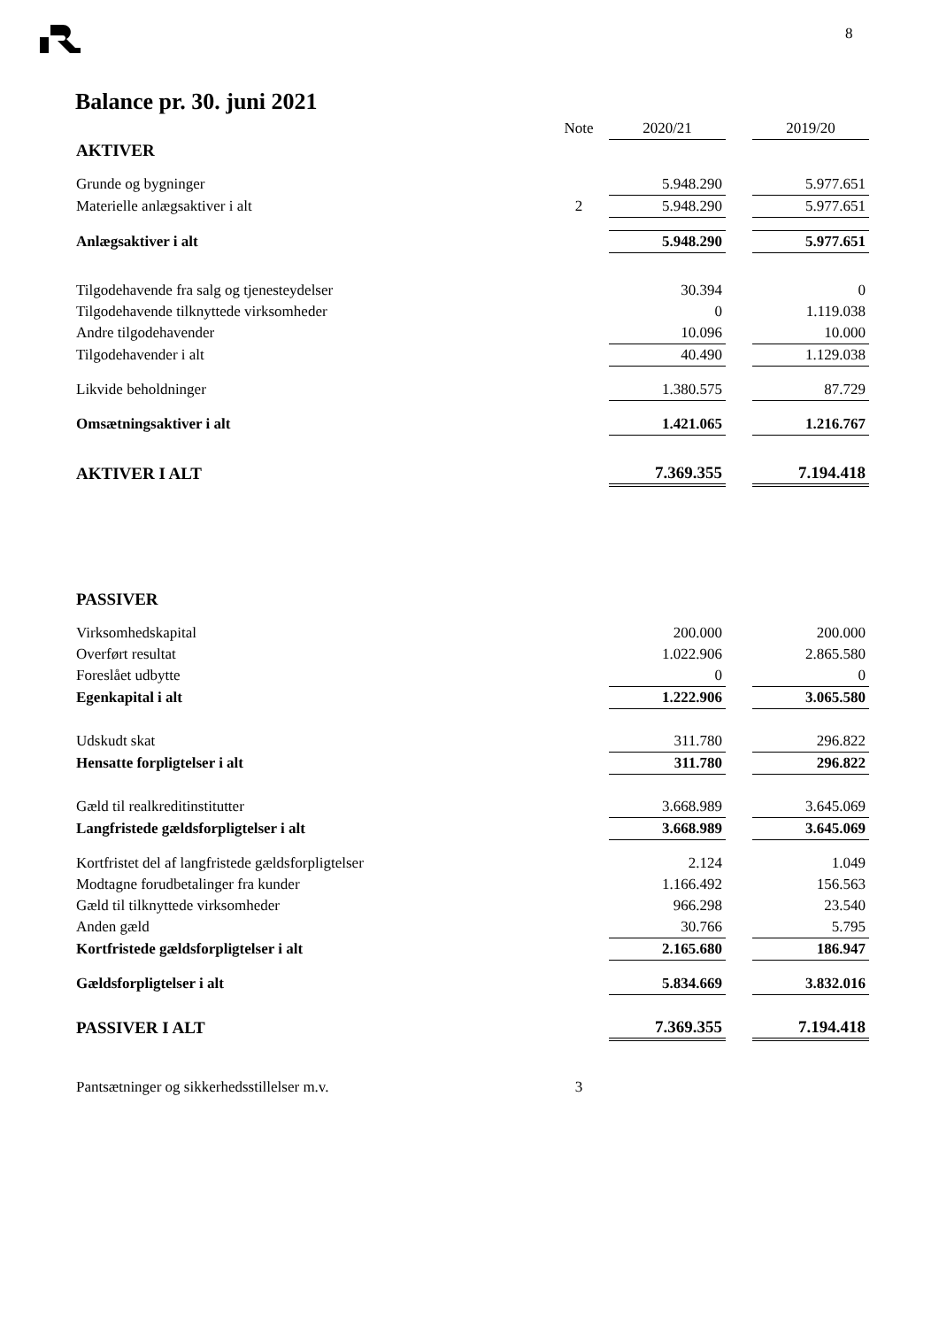8
Balance pr. 30. juni 2021
| | Note | 2020/21 | | 2019/20 |
| AKTIVER | | | | |
| Grunde og bygninger | | 5.948.290 | | 5.977.651 |
| Materielle anlægsaktiver i alt | 2 | 5.948.290 | | 5.977.651 |
| Anlægsaktiver i alt | | 5.948.290 | | 5.977.651 |
| Tilgodehavende fra salg og tjenesteydelser | | 30.394 | | 0 |
| Tilgodehavende tilknyttede virksomheder | | 0 | | 1.119.038 |
| Andre tilgodehavender | | 10.096 | | 10.000 |
| Tilgodehavender i alt | | 40.490 | | 1.129.038 |
| Likvide beholdninger | | 1.380.575 | | 87.729 |
| Omsætningsaktiver i alt | | 1.421.065 | | 1.216.767 |
| AKTIVER I ALT | | 7.369.355 | | 7.194.418 |
| PASSIVER | | | | |
| Virksomhedskapital | | 200.000 | | 200.000 |
| Overført resultat | | 1.022.906 | | 2.865.580 |
| Foreslået udbytte | | 0 | | 0 |
| Egenkapital i alt | | 1.222.906 | | 3.065.580 |
| Udskudt skat | | 311.780 | | 296.822 |
| Hensatte forpligtelser i alt | | 311.780 | | 296.822 |
| Gæld til realkreditinstitutter | | 3.668.989 | | 3.645.069 |
| Langfristede gældsforpligtelser i alt | | 3.668.989 | | 3.645.069 |
| Kortfristet del af langfristede gældsforpligtelser | | 2.124 | | 1.049 |
| Modtagne forudbetalinger fra kunder | | 1.166.492 | | 156.563 |
| Gæld til tilknyttede virksomheder | | 966.298 | | 23.540 |
| Anden gæld | | 30.766 | | 5.795 |
| Kortfristede gældsforpligtelser i alt | | 2.165.680 | | 186.947 |
| Gældsforpligtelser i alt | | 5.834.669 | | 3.832.016 |
| PASSIVER I ALT | | 7.369.355 | | 7.194.418 |
| Pantsætninger og sikkerhedsstillelser m.v. | 3 | | | |